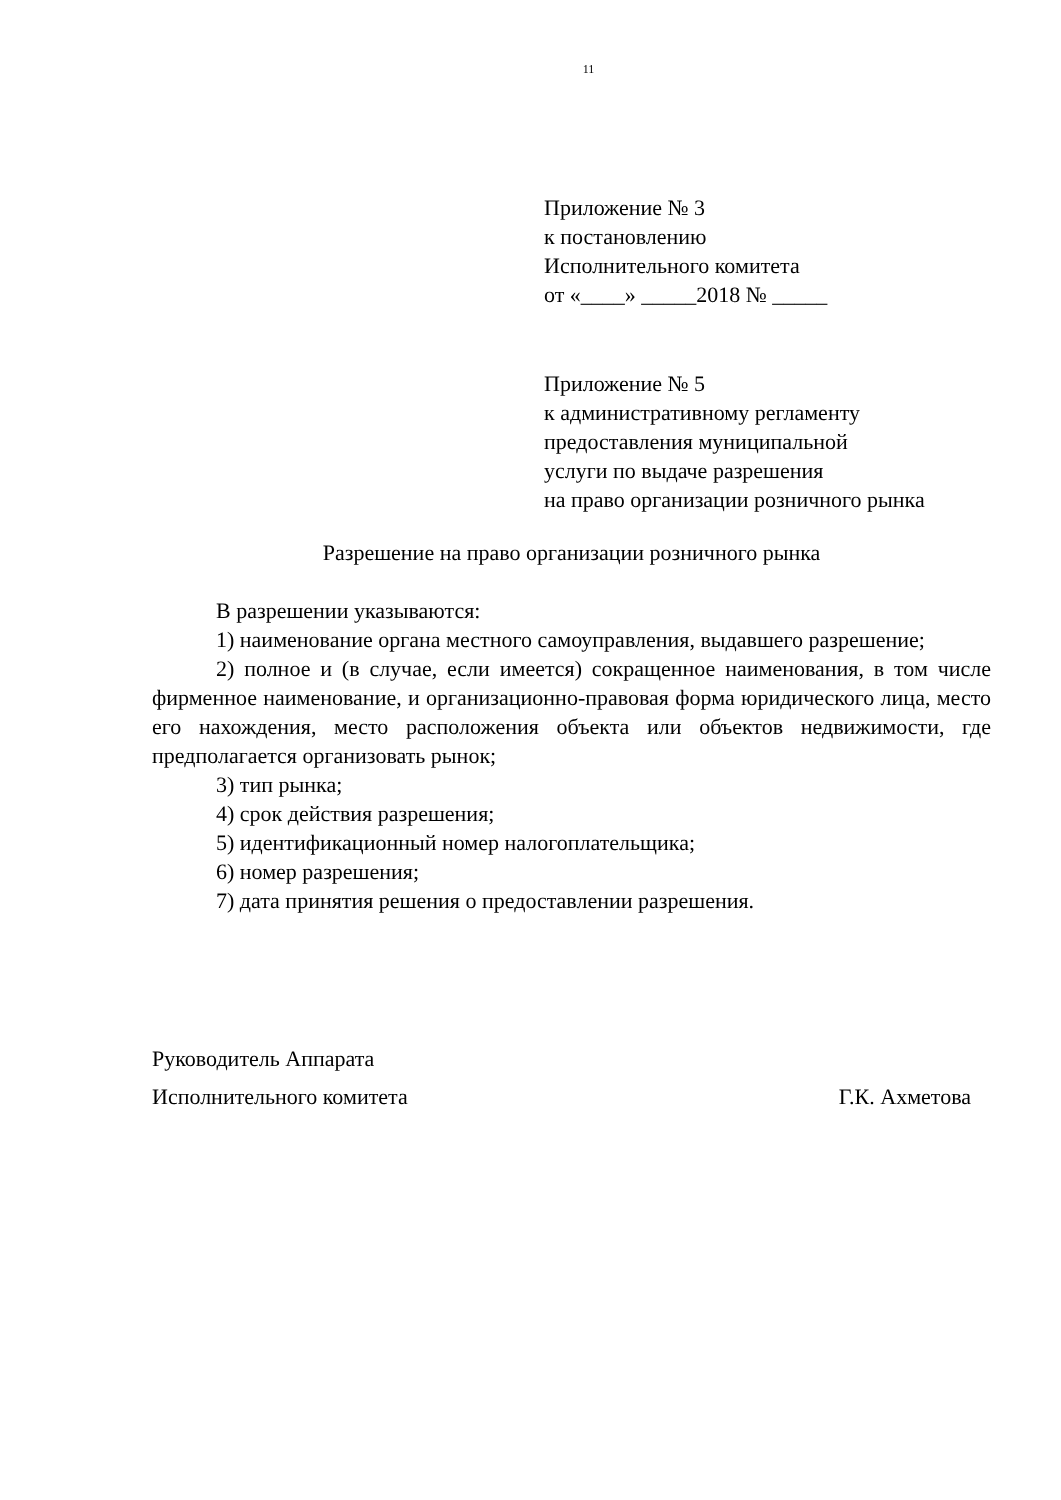11
Приложение № 3
к постановлению
Исполнительного комитета
от «____» _____2018 № _____
Приложение № 5
к административному регламенту
предоставления муниципальной
услуги по выдаче разрешения
на право организации розничного рынка
Разрешение на право организации розничного рынка
В разрешении указываются:
1) наименование органа местного самоуправления, выдавшего разрешение;
2) полное и (в случае, если имеется) сокращенное наименования, в том числе фирменное наименование, и организационно-правовая форма юридического лица, место его нахождения, место расположения объекта или объектов недвижимости, где предполагается организовать рынок;
3) тип рынка;
4) срок действия разрешения;
5) идентификационный номер налогоплательщика;
6) номер разрешения;
7) дата принятия решения о предоставлении разрешения.
Руководитель Аппарата
Исполнительного комитета Г.К. Ахметова